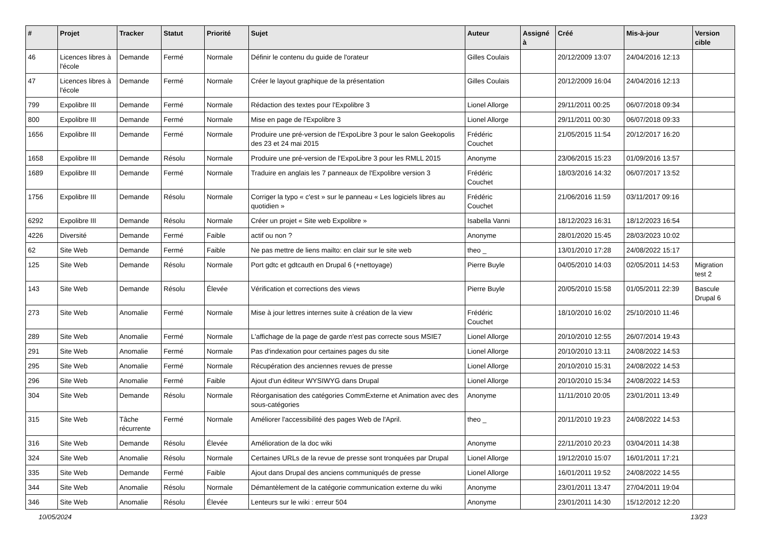| # | Projet | Tracker | Statut | Priorité | Sujet | Auteur | Assigné à | Créé | Mis-à-jour | Version cible |
| --- | --- | --- | --- | --- | --- | --- | --- | --- | --- | --- |
| 46 | Licences libres à l'école | Demande | Fermé | Normale | Définir le contenu du guide de l'orateur | Gilles Coulais | | 20/12/2009 13:07 | 24/04/2016 12:13 | |
| 47 | Licences libres à l'école | Demande | Fermé | Normale | Créer le layout graphique de la présentation | Gilles Coulais | | 20/12/2009 16:04 | 24/04/2016 12:13 | |
| 799 | Expolibre III | Demande | Fermé | Normale | Rédaction des textes pour l'Expolibre 3 | Lionel Allorge | | 29/11/2011 00:25 | 06/07/2018 09:34 | |
| 800 | Expolibre III | Demande | Fermé | Normale | Mise en page de l'Expolibre 3 | Lionel Allorge | | 29/11/2011 00:30 | 06/07/2018 09:33 | |
| 1656 | Expolibre III | Demande | Fermé | Normale | Produire une pré-version de l'ExpoLibre 3 pour le salon Geekopolis des 23 et 24 mai 2015 | Frédéric Couchet | | 21/05/2015 11:54 | 20/12/2017 16:20 | |
| 1658 | Expolibre III | Demande | Résolu | Normale | Produire une pré-version de l'ExpoLibre 3 pour les RMLL 2015 | Anonyme | | 23/06/2015 15:23 | 01/09/2016 13:57 | |
| 1689 | Expolibre III | Demande | Fermé | Normale | Traduire en anglais les 7 panneaux de l'Expolibre version 3 | Frédéric Couchet | | 18/03/2016 14:32 | 06/07/2017 13:52 | |
| 1756 | Expolibre III | Demande | Résolu | Normale | Corriger la typo « c'est » sur le panneau « Les logiciels libres au quotidien » | Frédéric Couchet | | 21/06/2016 11:59 | 03/11/2017 09:16 | |
| 6292 | Expolibre III | Demande | Résolu | Normale | Créer un projet « Site web Expolibre » | Isabella Vanni | | 18/12/2023 16:31 | 18/12/2023 16:54 | |
| 4226 | Diversité | Demande | Fermé | Faible | actif ou non ? | Anonyme | | 28/01/2020 15:45 | 28/03/2023 10:02 | |
| 62 | Site Web | Demande | Fermé | Faible | Ne pas mettre de liens mailto: en clair sur le site web | theo _ | | 13/01/2010 17:28 | 24/08/2022 15:17 | |
| 125 | Site Web | Demande | Résolu | Normale | Port gdtc et gdtcauth en Drupal 6 (+nettoyage) | Pierre Buyle | | 04/05/2010 14:03 | 02/05/2011 14:53 | Migration test 2 |
| 143 | Site Web | Demande | Résolu | Élevée | Vérification et corrections des views | Pierre Buyle | | 20/05/2010 15:58 | 01/05/2011 22:39 | Bascule Drupal 6 |
| 273 | Site Web | Anomalie | Fermé | Normale | Mise à jour lettres internes suite à création de la view | Frédéric Couchet | | 18/10/2010 16:02 | 25/10/2010 11:46 | |
| 289 | Site Web | Anomalie | Fermé | Normale | L'affichage de la page de garde n'est pas correcte sous MSIE7 | Lionel Allorge | | 20/10/2010 12:55 | 26/07/2014 19:43 | |
| 291 | Site Web | Anomalie | Fermé | Normale | Pas d'indexation pour certaines pages du site | Lionel Allorge | | 20/10/2010 13:11 | 24/08/2022 14:53 | |
| 295 | Site Web | Anomalie | Fermé | Normale | Récupération des anciennes revues de presse | Lionel Allorge | | 20/10/2010 15:31 | 24/08/2022 14:53 | |
| 296 | Site Web | Anomalie | Fermé | Faible | Ajout d'un éditeur WYSIWYG dans Drupal | Lionel Allorge | | 20/10/2010 15:34 | 24/08/2022 14:53 | |
| 304 | Site Web | Demande | Résolu | Normale | Réorganisation des catégories CommExterne et Animation avec des sous-catégories | Anonyme | | 11/11/2010 20:05 | 23/01/2011 13:49 | |
| 315 | Site Web | Tâche récurrente | Fermé | Normale | Améliorer l'accessibilité des pages Web de l'April. | theo _ | | 20/11/2010 19:23 | 24/08/2022 14:53 | |
| 316 | Site Web | Demande | Résolu | Élevée | Amélioration de la doc wiki | Anonyme | | 22/11/2010 20:23 | 03/04/2011 14:38 | |
| 324 | Site Web | Anomalie | Résolu | Normale | Certaines URLs de la revue de presse sont tronquées par Drupal | Lionel Allorge | | 19/12/2010 15:07 | 16/01/2011 17:21 | |
| 335 | Site Web | Demande | Fermé | Faible | Ajout dans Drupal des anciens communiqués de presse | Lionel Allorge | | 16/01/2011 19:52 | 24/08/2022 14:55 | |
| 344 | Site Web | Anomalie | Résolu | Normale | Démantèlement de la catégorie communication externe du wiki | Anonyme | | 23/01/2011 13:47 | 27/04/2011 19:04 | |
| 346 | Site Web | Anomalie | Résolu | Élevée | Lenteurs sur le wiki : erreur 504 | Anonyme | | 23/01/2011 14:30 | 15/12/2012 12:20 | |
10/05/2024 13/23